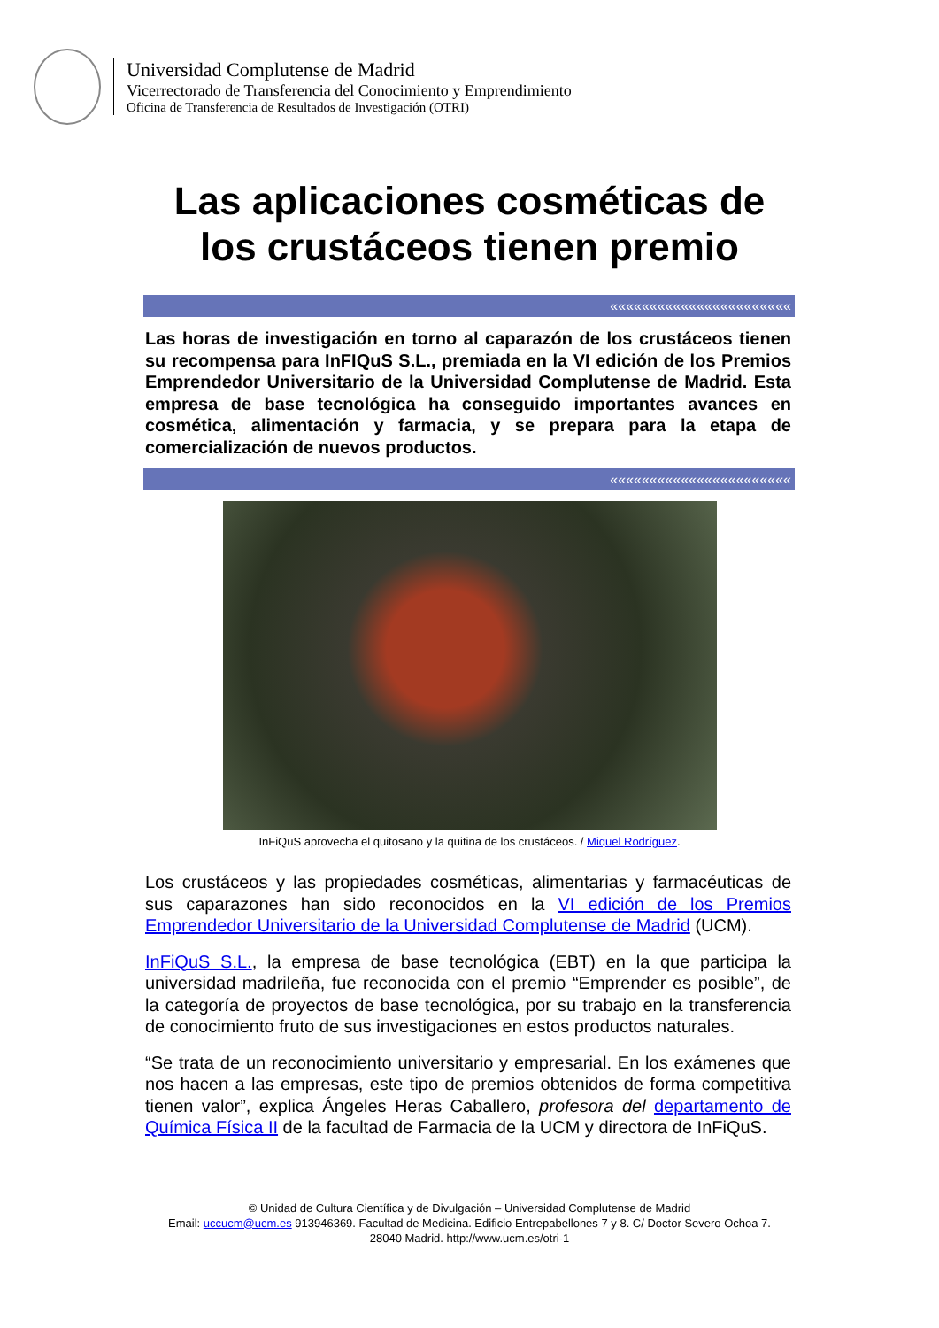Universidad Complutense de Madrid
Vicerrectorado de Transferencia del Conocimiento y Emprendimiento
Oficina de Transferencia de Resultados de Investigación (OTRI)
Las aplicaciones cosméticas de
los crustáceos tienen premio
«««««««««««««««««««««««
Las horas de investigación en torno al caparazón de los crustáceos tienen su recompensa para InFIQuS S.L., premiada en la VI edición de los Premios Emprendedor Universitario de la Universidad Complutense de Madrid. Esta empresa de base tecnológica ha conseguido importantes avances en cosmética, alimentación y farmacia, y se prepara para la etapa de comercialización de nuevos productos.
«««««««««««««««««««««««
InFiQuS aprovecha el quitosano y la quitina de los crustáceos. / Miquel Rodríguez.
Los crustáceos y las propiedades cosméticas, alimentarias y farmacéuticas de sus caparazones han sido reconocidos en la VI edición de los Premios Emprendedor Universitario de la Universidad Complutense de Madrid (UCM).
InFiQuS S.L., la empresa de base tecnológica (EBT) en la que participa la universidad madrileña, fue reconocida con el premio “Emprender es posible”, de la categoría de proyectos de base tecnológica, por su trabajo en la transferencia de conocimiento fruto de sus investigaciones en estos productos naturales.
“Se trata de un reconocimiento universitario y empresarial. En los exámenes que nos hacen a las empresas, este tipo de premios obtenidos de forma competitiva tienen valor”, explica Ángeles Heras Caballero, profesora del departamento de Química Física II de la facultad de Farmacia de la UCM y directora de InFiQuS.
© Unidad de Cultura Científica y de Divulgación – Universidad Complutense de Madrid
Email: uccucm@ucm.es 913946369. Facultad de Medicina. Edificio Entrepabellones 7 y 8. C/ Doctor Severo Ochoa 7.
28040 Madrid. http://www.ucm.es/otri-1